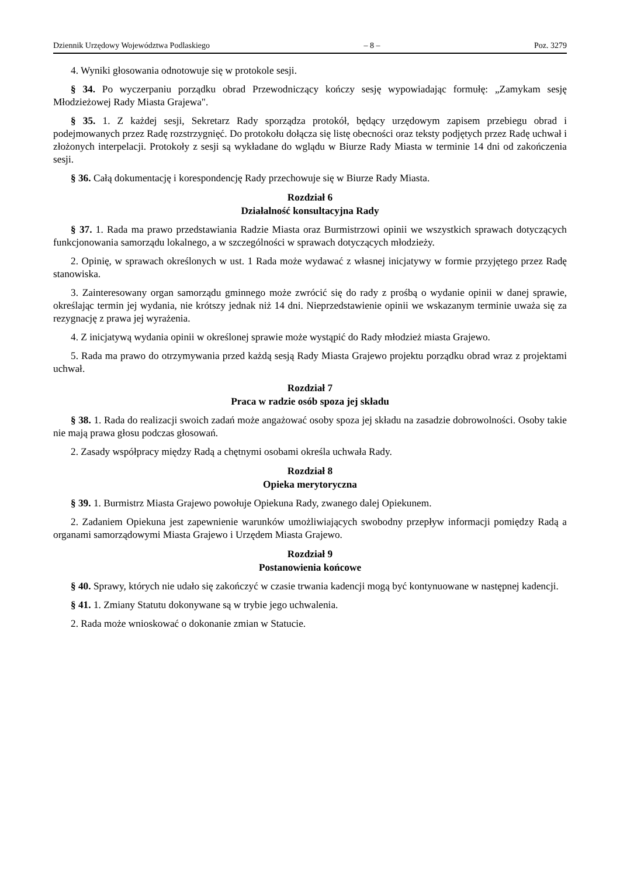Dziennik Urzędowy Województwa Podlaskiego – 8 – Poz. 3279
4. Wyniki głosowania odnotowuje się w protokole sesji.
§ 34. Po wyczerpaniu porządku obrad Przewodniczący kończy sesję wypowiadając formułę: „Zamykam sesję Młodzieżowej Rady Miasta Grajewa".
§ 35. 1. Z każdej sesji, Sekretarz Rady sporządza protokół, będący urzędowym zapisem przebiegu obrad i podejmowanych przez Radę rozstrzygnięć. Do protokołu dołącza się listę obecności oraz teksty podjętych przez Radę uchwał i złożonych interpelacji. Protokoły z sesji są wykładane do wglądu w Biurze Rady Miasta w terminie 14 dni od zakończenia sesji.
§ 36. Całą dokumentację i korespondencję Rady przechowuje się w Biurze Rady Miasta.
Rozdział 6
Działalność konsultacyjna Rady
§ 37. 1. Rada ma prawo przedstawiania Radzie Miasta oraz Burmistrzowi opinii we wszystkich sprawach dotyczących funkcjonowania samorządu lokalnego, a w szczególności w sprawach dotyczących młodzieży.
2. Opinię, w sprawach określonych w ust. 1 Rada może wydawać z własnej inicjatywy w formie przyjętego przez Radę stanowiska.
3. Zainteresowany organ samorządu gminnego może zwrócić się do rady z prośbą o wydanie opinii w danej sprawie, określając termin jej wydania, nie krótszy jednak niż 14 dni. Nieprzedstawienie opinii we wskazanym terminie uważa się za rezygnację z prawa jej wyrażenia.
4. Z inicjatywą wydania opinii w określonej sprawie może wystąpić do Rady młodzież miasta Grajewo.
5. Rada ma prawo do otrzymywania przed każdą sesją Rady Miasta Grajewo projektu porządku obrad wraz z projektami uchwał.
Rozdział 7
Praca w radzie osób spoza jej składu
§ 38. 1. Rada do realizacji swoich zadań może angażować osoby spoza jej składu na zasadzie dobrowolności. Osoby takie nie mają prawa głosu podczas głosowań.
2. Zasady współpracy między Radą a chętnymi osobami określa uchwała Rady.
Rozdział 8
Opieka merytoryczna
§ 39. 1. Burmistrz Miasta Grajewo powołuje Opiekuna Rady, zwanego dalej Opiekunem.
2. Zadaniem Opiekuna jest zapewnienie warunków umożliwiających swobodny przepływ informacji pomiędzy Radą a organami samorządowymi Miasta Grajewo i Urzędem Miasta Grajewo.
Rozdział 9
Postanowienia końcowe
§ 40. Sprawy, których nie udało się zakończyć w czasie trwania kadencji mogą być kontynuowane w następnej kadencji.
§ 41. 1. Zmiany Statutu dokonywane są w trybie jego uchwalenia.
2. Rada może wnioskować o dokonanie zmian w Statucie.